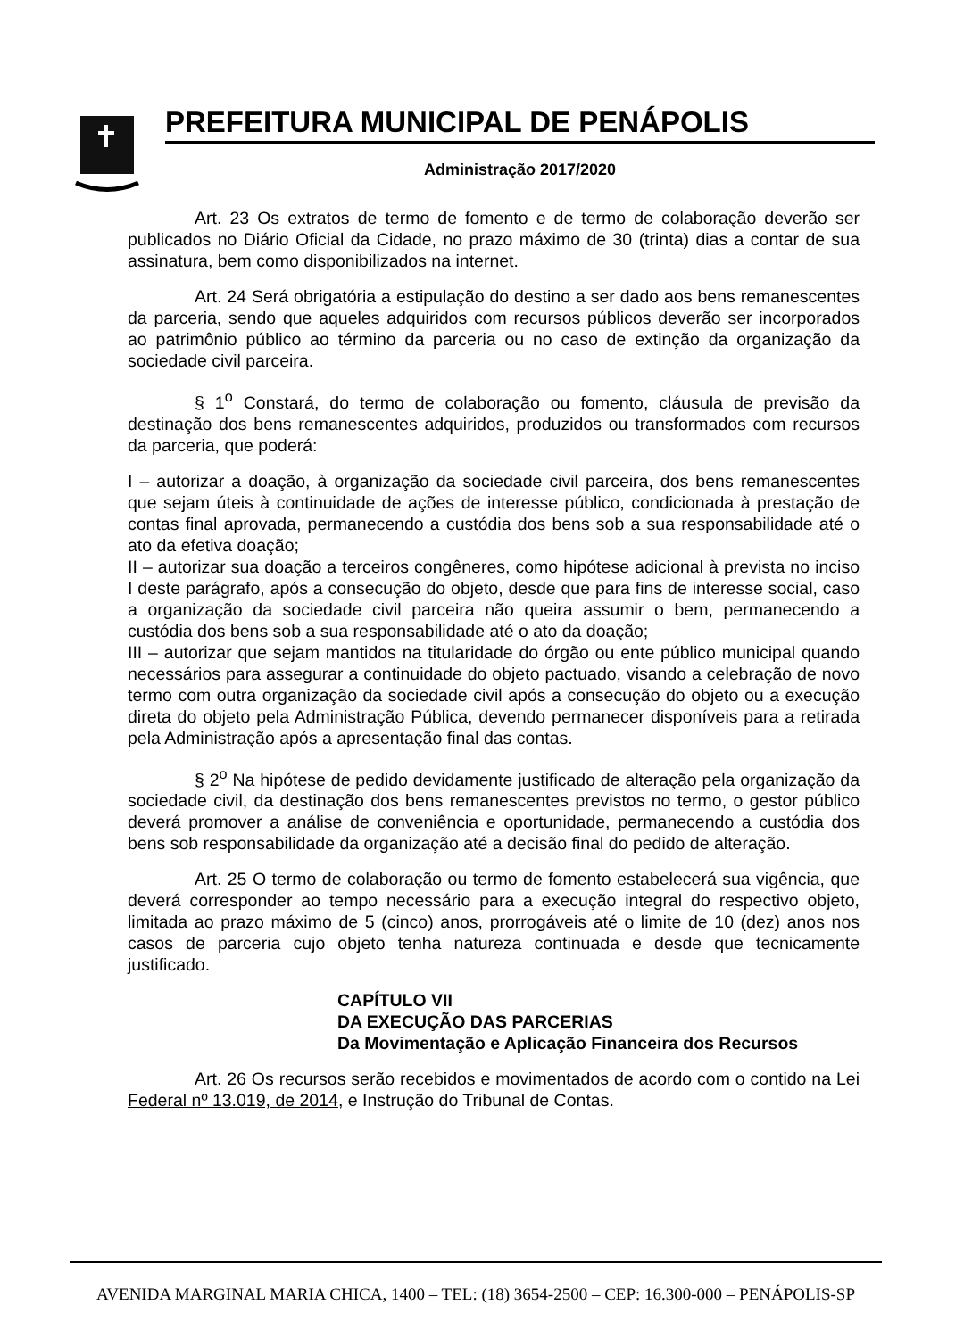PREFEITURA MUNICIPAL DE PENÁPOLIS
Administração 2017/2020
Art. 23 Os extratos de termo de fomento e de termo de colaboração deverão ser publicados no Diário Oficial da Cidade, no prazo máximo de 30 (trinta) dias a contar de sua assinatura, bem como disponibilizados na internet.
Art. 24 Será obrigatória a estipulação do destino a ser dado aos bens remanescentes da parceria, sendo que aqueles adquiridos com recursos públicos deverão ser incorporados ao patrimônio público ao término da parceria ou no caso de extinção da organização da sociedade civil parceira.
§ 1<sup>o</sup> Constará, do termo de colaboração ou fomento, cláusula de previsão da destinação dos bens remanescentes adquiridos, produzidos ou transformados com recursos da parceria, que poderá:
I – autorizar a doação, à organização da sociedade civil parceira, dos bens remanescentes que sejam úteis à continuidade de ações de interesse público, condicionada à prestação de contas final aprovada, permanecendo a custódia dos bens sob a sua responsabilidade até o ato da efetiva doação;
II – autorizar sua doação a terceiros congêneres, como hipótese adicional à prevista no inciso I deste parágrafo, após a consecução do objeto, desde que para fins de interesse social, caso a organização da sociedade civil parceira não queira assumir o bem, permanecendo a custódia dos bens sob a sua responsabilidade até o ato da doação;
III – autorizar que sejam mantidos na titularidade do órgão ou ente público municipal quando necessários para assegurar a continuidade do objeto pactuado, visando a celebração de novo termo com outra organização da sociedade civil após a consecução do objeto ou a execução direta do objeto pela Administração Pública, devendo permanecer disponíveis para a retirada pela Administração após a apresentação final das contas.
§ 2<sup>o</sup> Na hipótese de pedido devidamente justificado de alteração pela organização da sociedade civil, da destinação dos bens remanescentes previstos no termo, o gestor público deverá promover a análise de conveniência e oportunidade, permanecendo a custódia dos bens sob responsabilidade da organização até a decisão final do pedido de alteração.
Art. 25 O termo de colaboração ou termo de fomento estabelecerá sua vigência, que deverá corresponder ao tempo necessário para a execução integral do respectivo objeto, limitada ao prazo máximo de 5 (cinco) anos, prorrogáveis até o limite de 10 (dez) anos nos casos de parceria cujo objeto tenha natureza continuada e desde que tecnicamente justificado.
CAPÍTULO VII
DA EXECUÇÃO DAS PARCERIAS
Da Movimentação e Aplicação Financeira dos Recursos
Art. 26 Os recursos serão recebidos e movimentados de acordo com o contido na Lei Federal nº 13.019, de 2014, e Instrução do Tribunal de Contas.
AVENIDA MARGINAL MARIA CHICA, 1400 – TEL: (18) 3654-2500 – CEP: 16.300-000 – PENÁPOLIS-SP